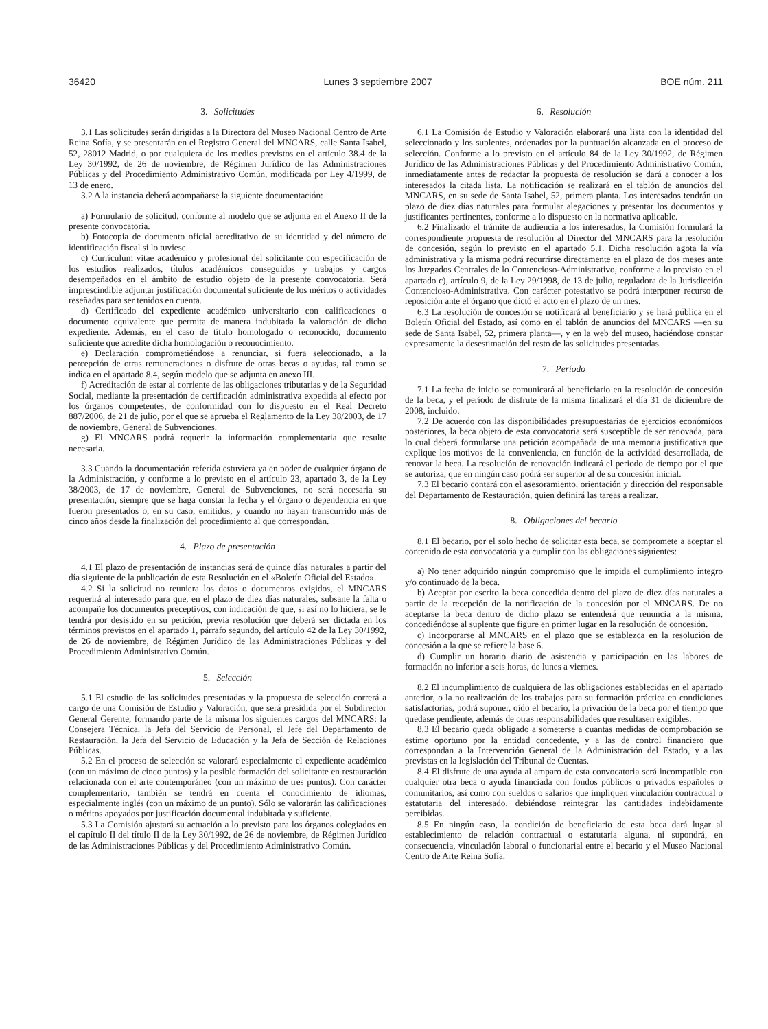36420 Lunes 3 septiembre 2007 BOE núm. 211
3. Solicitudes
3.1 Las solicitudes serán dirigidas a la Directora del Museo Nacional Centro de Arte Reina Sofía, y se presentarán en el Registro General del MNCARS, calle Santa Isabel, 52, 28012 Madrid, o por cualquiera de los medios previstos en el artículo 38.4 de la Ley 30/1992, de 26 de noviembre, de Régimen Jurídico de las Administraciones Públicas y del Procedimiento Administrativo Común, modificada por Ley 4/1999, de 13 de enero.
3.2 A la instancia deberá acompañarse la siguiente documentación:
a) Formulario de solicitud, conforme al modelo que se adjunta en el Anexo II de la presente convocatoria.
b) Fotocopia de documento oficial acreditativo de su identidad y del número de identificación fiscal si lo tuviese.
c) Currículum vitae académico y profesional del solicitante con especificación de los estudios realizados, títulos académicos conseguidos y trabajos y cargos desempeñados en el ámbito de estudio objeto de la presente convocatoria. Será imprescindible adjuntar justificación documental suficiente de los méritos o actividades reseñadas para ser tenidos en cuenta.
d) Certificado del expediente académico universitario con calificaciones o documento equivalente que permita de manera indubitada la valoración de dicho expediente. Además, en el caso de título homologado o reconocido, documento suficiente que acredite dicha homologación o reconocimiento.
e) Declaración comprometiéndose a renunciar, si fuera seleccionado, a la percepción de otras remuneraciones o disfrute de otras becas o ayudas, tal como se indica en el apartado 8.4, según modelo que se adjunta en anexo III.
f) Acreditación de estar al corriente de las obligaciones tributarias y de la Seguridad Social, mediante la presentación de certificación administrativa expedida al efecto por los órganos competentes, de conformidad con lo dispuesto en el Real Decreto 887/2006, de 21 de julio, por el que se aprueba el Reglamento de la Ley 38/2003, de 17 de noviembre, General de Subvenciones.
g) El MNCARS podrá requerir la información complementaria que resulte necesaria.
3.3 Cuando la documentación referida estuviera ya en poder de cualquier órgano de la Administración, y conforme a lo previsto en el artículo 23, apartado 3, de la Ley 38/2003, de 17 de noviembre, General de Subvenciones, no será necesaria su presentación, siempre que se haga constar la fecha y el órgano o dependencia en que fueron presentados o, en su caso, emitidos, y cuando no hayan transcurrido más de cinco años desde la finalización del procedimiento al que correspondan.
4. Plazo de presentación
4.1 El plazo de presentación de instancias será de quince días naturales a partir del día siguiente de la publicación de esta Resolución en el «Boletín Oficial del Estado».
4.2 Si la solicitud no reuniera los datos o documentos exigidos, el MNCARS requerirá al interesado para que, en el plazo de diez días naturales, subsane la falta o acompañe los documentos preceptivos, con indicación de que, si así no lo hiciera, se le tendrá por desistido en su petición, previa resolución que deberá ser dictada en los términos previstos en el apartado 1, párrafo segundo, del artículo 42 de la Ley 30/1992, de 26 de noviembre, de Régimen Jurídico de las Administraciones Públicas y del Procedimiento Administrativo Común.
5. Selección
5.1 El estudio de las solicitudes presentadas y la propuesta de selección correrá a cargo de una Comisión de Estudio y Valoración, que será presidida por el Subdirector General Gerente, formando parte de la misma los siguientes cargos del MNCARS: la Consejera Técnica, la Jefa del Servicio de Personal, el Jefe del Departamento de Restauración, la Jefa del Servicio de Educación y la Jefa de Sección de Relaciones Públicas.
5.2 En el proceso de selección se valorará especialmente el expediente académico (con un máximo de cinco puntos) y la posible formación del solicitante en restauración relacionada con el arte contemporáneo (con un máximo de tres puntos). Con carácter complementario, también se tendrá en cuenta el conocimiento de idiomas, especialmente inglés (con un máximo de un punto). Sólo se valorarán las calificaciones o méritos apoyados por justificación documental indubitada y suficiente.
5.3 La Comisión ajustará su actuación a lo previsto para los órganos colegiados en el capítulo II del título II de la Ley 30/1992, de 26 de noviembre, de Régimen Jurídico de las Administraciones Públicas y del Procedimiento Administrativo Común.
6. Resolución
6.1 La Comisión de Estudio y Valoración elaborará una lista con la identidad del seleccionado y los suplentes, ordenados por la puntuación alcanzada en el proceso de selección. Conforme a lo previsto en el artículo 84 de la Ley 30/1992, de Régimen Jurídico de las Administraciones Públicas y del Procedimiento Administrativo Común, inmediatamente antes de redactar la propuesta de resolución se dará a conocer a los interesados la citada lista. La notificación se realizará en el tablón de anuncios del MNCARS, en su sede de Santa Isabel, 52, primera planta. Los interesados tendrán un plazo de diez días naturales para formular alegaciones y presentar los documentos y justificantes pertinentes, conforme a lo dispuesto en la normativa aplicable.
6.2 Finalizado el trámite de audiencia a los interesados, la Comisión formulará la correspondiente propuesta de resolución al Director del MNCARS para la resolución de concesión, según lo previsto en el apartado 5.1. Dicha resolución agota la vía administrativa y la misma podrá recurrirse directamente en el plazo de dos meses ante los Juzgados Centrales de lo Contencioso-Administrativo, conforme a lo previsto en el apartado c), artículo 9, de la Ley 29/1998, de 13 de julio, reguladora de la Jurisdicción Contencioso-Administrativa. Con carácter potestativo se podrá interponer recurso de reposición ante el órgano que dictó el acto en el plazo de un mes.
6.3 La resolución de concesión se notificará al beneficiario y se hará pública en el Boletín Oficial del Estado, así como en el tablón de anuncios del MNCARS —en su sede de Santa Isabel, 52, primera planta—, y en la web del museo, haciéndose constar expresamente la desestimación del resto de las solicitudes presentadas.
7. Período
7.1 La fecha de inicio se comunicará al beneficiario en la resolución de concesión de la beca, y el período de disfrute de la misma finalizará el día 31 de diciembre de 2008, incluido.
7.2 De acuerdo con las disponibilidades presupuestarias de ejercicios económicos posteriores, la beca objeto de esta convocatoria será susceptible de ser renovada, para lo cual deberá formularse una petición acompañada de una memoria justificativa que explique los motivos de la conveniencia, en función de la actividad desarrollada, de renovar la beca. La resolución de renovación indicará el periodo de tiempo por el que se autoriza, que en ningún caso podrá ser superior al de su concesión inicial.
7.3 El becario contará con el asesoramiento, orientación y dirección del responsable del Departamento de Restauración, quien definirá las tareas a realizar.
8. Obligaciones del becario
8.1 El becario, por el solo hecho de solicitar esta beca, se compromete a aceptar el contenido de esta convocatoria y a cumplir con las obligaciones siguientes:
a) No tener adquirido ningún compromiso que le impida el cumplimiento íntegro y/o continuado de la beca.
b) Aceptar por escrito la beca concedida dentro del plazo de diez días naturales a partir de la recepción de la notificación de la concesión por el MNCARS. De no aceptarse la beca dentro de dicho plazo se entenderá que renuncia a la misma, concediéndose al suplente que figure en primer lugar en la resolución de concesión.
c) Incorporarse al MNCARS en el plazo que se establezca en la resolución de concesión a la que se refiere la base 6.
d) Cumplir un horario diario de asistencia y participación en las labores de formación no inferior a seis horas, de lunes a viernes.
8.2 El incumplimiento de cualquiera de las obligaciones establecidas en el apartado anterior, o la no realización de los trabajos para su formación práctica en condiciones satisfactorias, podrá suponer, oído el becario, la privación de la beca por el tiempo que quedase pendiente, además de otras responsabilidades que resultasen exigibles.
8.3 El becario queda obligado a someterse a cuantas medidas de comprobación se estime oportuno por la entidad concedente, y a las de control financiero que correspondan a la Intervención General de la Administración del Estado, y a las previstas en la legislación del Tribunal de Cuentas.
8.4 El disfrute de una ayuda al amparo de esta convocatoria será incompatible con cualquier otra beca o ayuda financiada con fondos públicos o privados españoles o comunitarios, así como con sueldos o salarios que impliquen vinculación contractual o estatutaria del interesado, debiéndose reintegrar las cantidades indebidamente percibidas.
8.5 En ningún caso, la condición de beneficiario de esta beca dará lugar al establecimiento de relación contractual o estatutaria alguna, ni supondrá, en consecuencia, vinculación laboral o funcionarial entre el becario y el Museo Nacional Centro de Arte Reina Sofía.